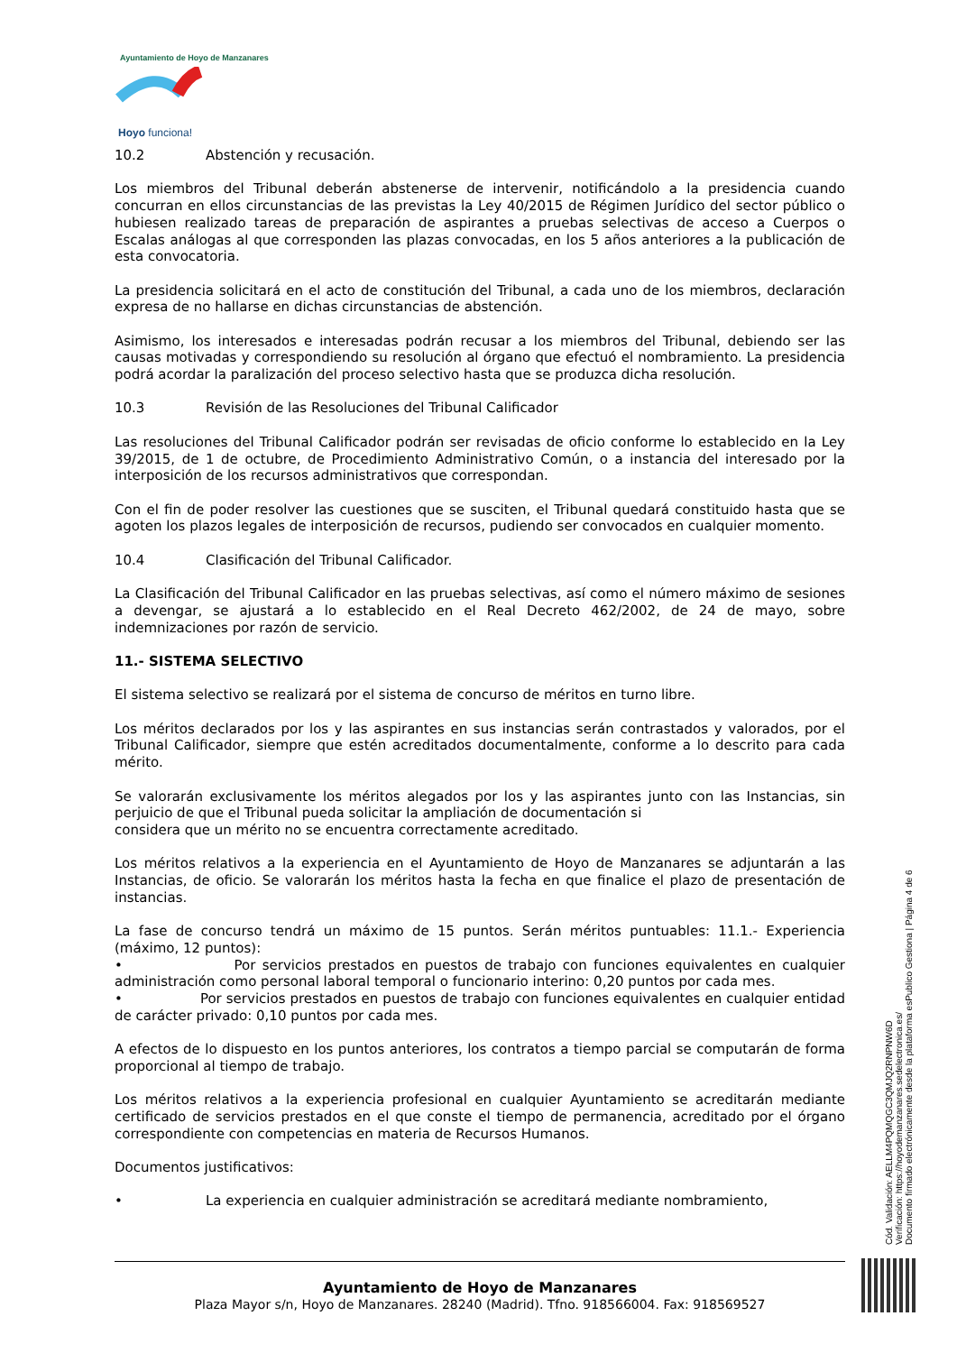Ayuntamiento de Hoyo de Manzanares
Hoyo funciona!
10.2 Abstención y recusación.
Los miembros del Tribunal deberán abstenerse de intervenir, notificándolo a la presidencia cuando concurran en ellos circunstancias de las previstas la Ley 40/2015 de Régimen Jurídico del sector público o hubiesen realizado tareas de preparación de aspirantes a pruebas selectivas de acceso a Cuerpos o Escalas análogas al que corresponden las plazas convocadas, en los 5 años anteriores a la publicación de esta convocatoria.
La presidencia solicitará en el acto de constitución del Tribunal, a cada uno de los miembros, declaración expresa de no hallarse en dichas circunstancias de abstención.
Asimismo, los interesados e interesadas podrán recusar a los miembros del Tribunal, debiendo ser las causas motivadas y correspondiendo su resolución al órgano que efectuó el nombramiento. La presidencia podrá acordar la paralización del proceso selectivo hasta que se produzca dicha resolución.
10.3 Revisión de las Resoluciones del Tribunal Calificador
Las resoluciones del Tribunal Calificador podrán ser revisadas de oficio conforme lo establecido en la Ley 39/2015, de 1 de octubre, de Procedimiento Administrativo Común, o a instancia del interesado por la interposición de los recursos administrativos que correspondan.
Con el fin de poder resolver las cuestiones que se susciten, el Tribunal quedará constituido hasta que se agoten los plazos legales de interposición de recursos, pudiendo ser convocados en cualquier momento.
10.4 Clasificación del Tribunal Calificador.
La Clasificación del Tribunal Calificador en las pruebas selectivas, así como el número máximo de sesiones a devengar, se ajustará a lo establecido en el Real Decreto 462/2002, de 24 de mayo, sobre indemnizaciones por razón de servicio.
11.- SISTEMA SELECTIVO
El sistema selectivo se realizará por el sistema de concurso de méritos en turno libre.
Los méritos declarados por los y las aspirantes en sus instancias serán contrastados y valorados, por el Tribunal Calificador, siempre que estén acreditados documentalmente, conforme a lo descrito para cada mérito.
Se valorarán exclusivamente los méritos alegados por los y las aspirantes junto con las Instancias, sin perjuicio de que el Tribunal pueda solicitar la ampliación de documentación si
considera que un mérito no se encuentra correctamente acreditado.
Los méritos relativos a la experiencia en el Ayuntamiento de Hoyo de Manzanares se adjuntarán a las Instancias, de oficio. Se valorarán los méritos hasta la fecha en que finalice el plazo de presentación de instancias.
La fase de concurso tendrá un máximo de 15 puntos. Serán méritos puntuables: 11.1.- Experiencia (máximo, 12 puntos):
• Por servicios prestados en puestos de trabajo con funciones equivalentes en cualquier administración como personal laboral temporal o funcionario interino: 0,20 puntos por cada mes.
• Por servicios prestados en puestos de trabajo con funciones equivalentes en cualquier entidad de carácter privado: 0,10 puntos por cada mes.
A efectos de lo dispuesto en los puntos anteriores, los contratos a tiempo parcial se computarán de forma proporcional al tiempo de trabajo.
Los méritos relativos a la experiencia profesional en cualquier Ayuntamiento se acreditarán mediante certificado de servicios prestados en el que conste el tiempo de permanencia, acreditado por el órgano correspondiente con competencias en materia de Recursos Humanos.
Documentos justificativos:
• La experiencia en cualquier administración se acreditará mediante nombramiento,
Ayuntamiento de Hoyo de Manzanares
Plaza Mayor s/n, Hoyo de Manzanares. 28240 (Madrid). Tfno. 918566004. Fax: 918569527
Cód. Validación: AELLM4PQMQGC3QMJQ2RNPNW6D
Verificación: https://hoyodemanzanares.sedelectronica.es/
Documento firmado electrónicamente desde la plataforma esPublico Gestiona | Página 4 de 6